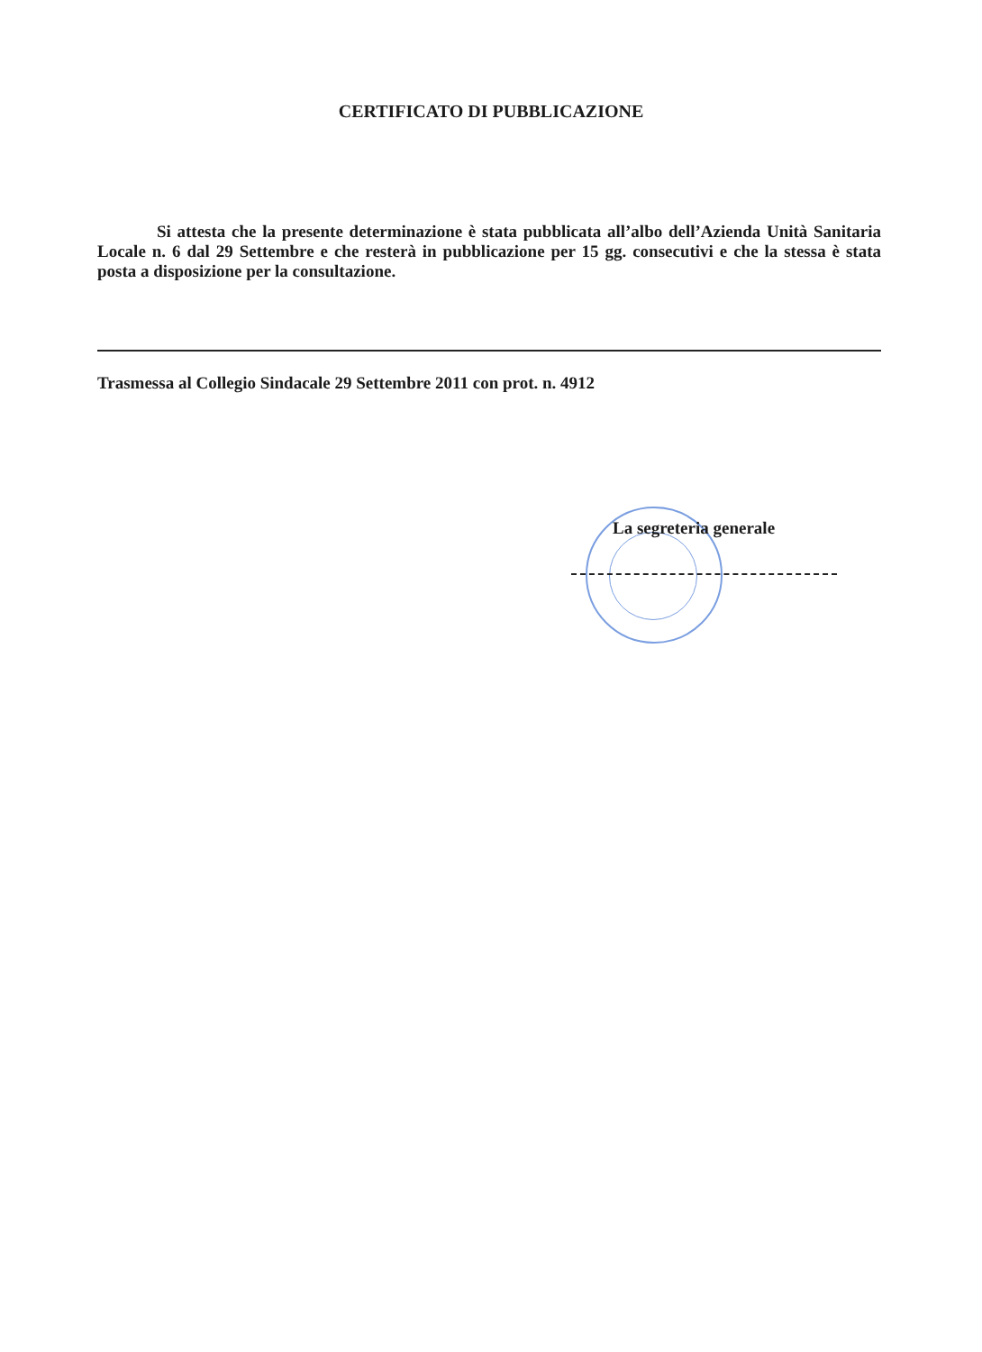CERTIFICATO DI PUBBLICAZIONE
Si attesta che la presente determinazione è stata pubblicata all’albo dell’Azienda Unità Sanitaria Locale n. 6 dal 29 Settembre e che resterà in pubblicazione per 15 gg. consecutivi e che la stessa è stata posta a disposizione per la consultazione.
Trasmessa al Collegio Sindacale 29 Settembre 2011 con prot. n. 4912
La segreteria generale